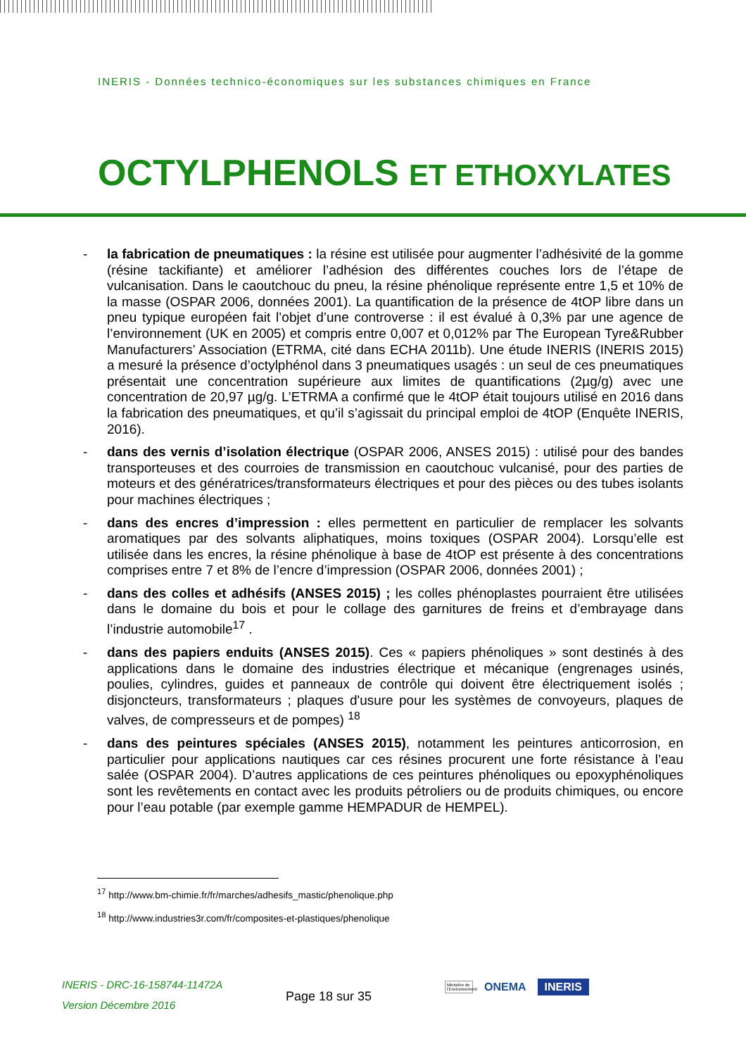INERIS - Données technico-économiques sur les substances chimiques en France
OCTYLPHENOLS ET ETHOXYLATES
- la fabrication de pneumatiques : la résine est utilisée pour augmenter l’adhésivité de la gomme (résine tackifiante) et améliorer l’adhésion des différentes couches lors de l’étape de vulcanisation. Dans le caoutchouc du pneu, la résine phénolique représente entre 1,5 et 10% de la masse (OSPAR 2006, données 2001). La quantification de la présence de 4tOP libre dans un pneu typique européen fait l’objet d’une controverse : il est évalué à 0,3% par une agence de l’environnement (UK en 2005) et compris entre 0,007 et 0,012% par The European Tyre&Rubber Manufacturers’ Association (ETRMA, cité dans ECHA 2011b). Une étude INERIS (INERIS 2015) a mesuré la présence d’octylphénol dans 3 pneumatiques usagés : un seul de ces pneumatiques présentait une concentration supérieure aux limites de quantifications (2µg/g) avec une concentration de 20,97 µg/g. L’ETRMA a confirmé que le 4tOP était toujours utilisé en 2016 dans la fabrication des pneumatiques, et qu’il s’agissait du principal emploi de 4tOP (Enquête INERIS, 2016).
- dans des vernis d’isolation électrique (OSPAR 2006, ANSES 2015) : utilisé pour des bandes transporteuses et des courroies de transmission en caoutchouc vulcanisé, pour des parties de moteurs et des génératrices/transformateurs électriques et pour des pièces ou des tubes isolants pour machines électriques ;
- dans des encres d’impression : elles permettent en particulier de remplacer les solvants aromatiques par des solvants aliphatiques, moins toxiques (OSPAR 2004). Lorsqu’elle est utilisée dans les encres, la résine phénolique à base de 4tOP est présente à des concentrations comprises entre 7 et 8% de l’encre d’impression (OSPAR 2006, données 2001) ;
- dans des colles et adhésifs (ANSES 2015) ; les colles phénoplastes pourraient être utilisées dans le domaine du bois et pour le collage des garnitures de freins et d’embrayage dans l’industrie automobile<sup>17</sup> .
- dans des papiers enduits (ANSES 2015). Ces « papiers phénoliques » sont destinés à des applications dans le domaine des industries électrique et mécanique (engrenages usinés, poulies, cylindres, guides et panneaux de contrôle qui doivent être électriquement isolés ; disjoncteurs, transformateurs ; plaques d'usure pour les systèmes de convoyeurs, plaques de valves, de compresseurs et de pompes) <sup>18</sup>
- dans des peintures spéciales (ANSES 2015), notamment les peintures anticorrosion, en particulier pour applications nautiques car ces résines procurent une forte résistance à l’eau salée (OSPAR 2004). D’autres applications de ces peintures phénoliques ou epoxyphénoliques sont les revêtements en contact avec les produits pétroliers ou de produits chimiques, ou encore pour l’eau potable (par exemple gamme HEMPADUR de HEMPEL).
<sup>17</sup> http://www.bm-chimie.fr/fr/marches/adhesifs_mastic/phenolique.php
<sup>18</sup> http://www.industries3r.com/fr/composites-et-plastiques/phenolique
INERIS - DRC-16-158744-11472A
Version Décembre 2016
Page 18 sur 35
Ministère de l'Environnement ONEMA INERIS